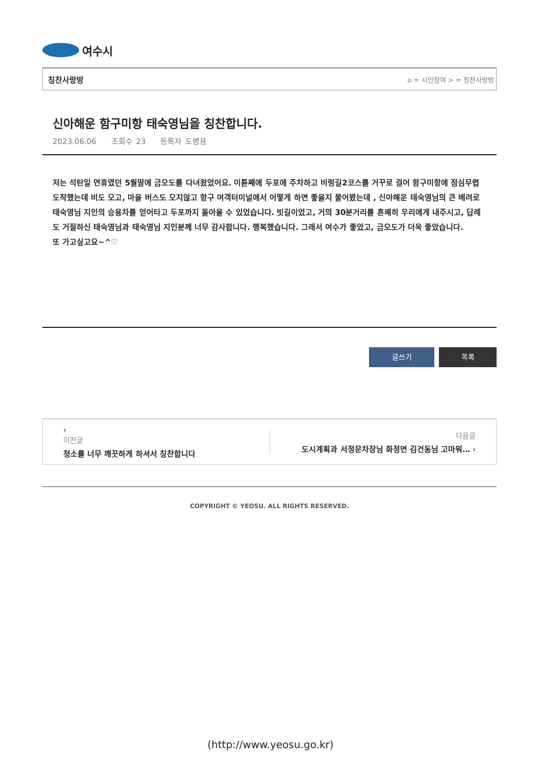여수시
칭찬사랑방 ⌂ = 시민참여 > = 칭찬사랑방
신아해운 함구미항 태숙영님을 칭찬합니다.
2023.06.06 조회수 23 등록자 도병용
저는 석탄일 연휴였던 5월말에 금오도를 다녀왔었어요. 이튿째에 두포에 주차하고 비렁길2코스를 거꾸로 걸어 함구미항에 점심무렵 도착했는데 비도 오고, 마을 버스도 오지않고 항구 여객터미널에서 어떻게 하면 좋을지 물어봤는데 , 신아해운 태숙영님의 큰 배려로 태숙영님 지인의 승용차를 얻어타고 두포까지 돌아올 수 있었습니다. 빗길이었고, 거의 30분거리를 흔쾌히 우리에게 내주시고, 답례도 거절하신 태숙영님과 태숙영님 지인분께 너무 감사합니다. 행복했습니다. 그래서 여수가 좋았고, 금오도가 더욱 좋았습니다.
또 가고싶고요~^♡
글쓰기 목록
‹
이전글
청소를 너무 깨끗하게 하셔서 칭찬합니다
다음글
도시계획과 서정문차장님 화정면 김건동님 고마워… ›
COPYRIGHT © YEOSU. ALL RIGHTS RESERVED.
(http://www.yeosu.go.kr)